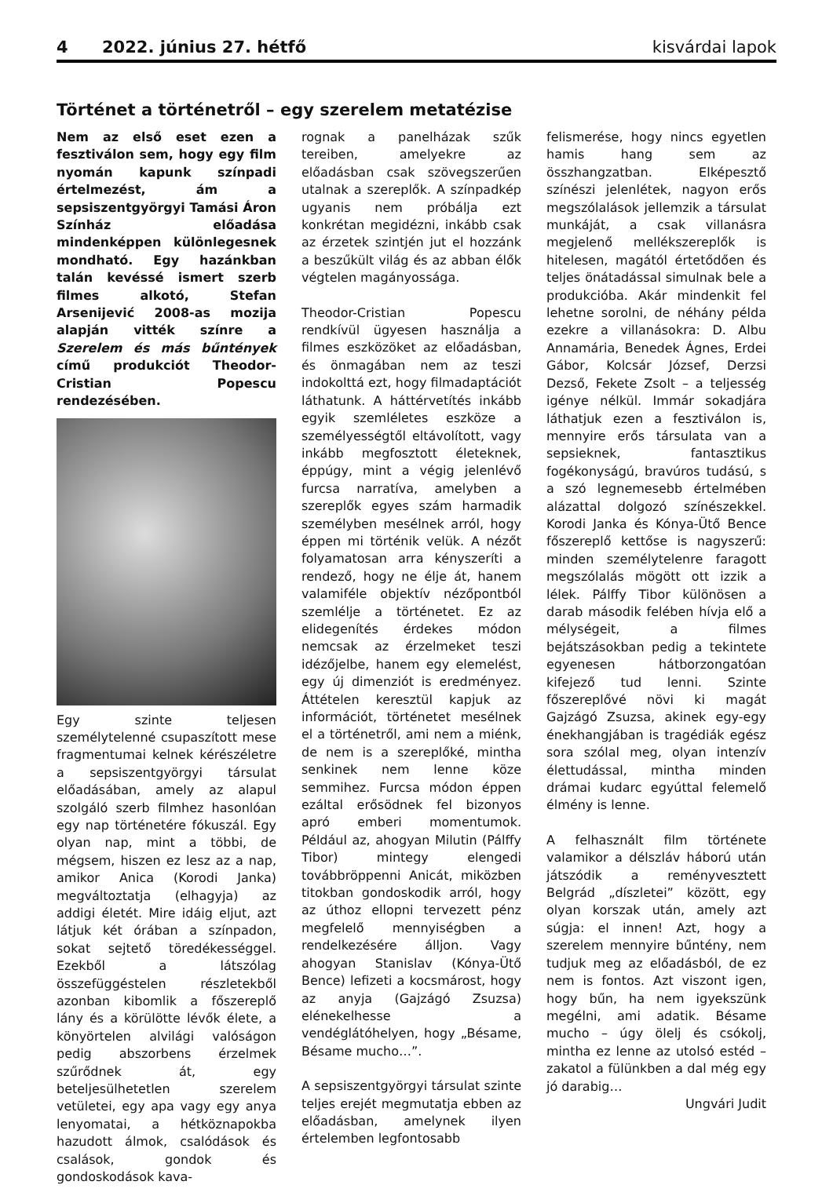4 2022. június 27. hétfő kisvárdai lapok
Történet a történetről – egy szerelem metatézise
Nem az első eset ezen a fesztiválon sem, hogy egy film nyomán kapunk színpadi értelmezést, ám a sepsiszentgyörgyi Tamási Áron Színház előadása mindenképpen különlegesnek mondható. Egy hazánkban talán kevéssé ismert szerb filmes alkotó, Stefan Arsenijević 2008-as mozija alapján vitték színre a Szerelem és más bűntények című produkciót Theodor-Cristian Popescu rendezésében.
Egy szinte teljesen személytelenné csupaszított mese fragmentumai kelnek kérészéletre a sepsiszentgyörgyi társulat előadásában, amely az alapul szolgáló szerb filmhez hasonlóan egy nap történetére fókuszál. Egy olyan nap, mint a többi, de mégsem, hiszen ez lesz az a nap, amikor Anica (Korodi Janka) megváltoztatja (elhagyja) az addigi életét. Mire idáig eljut, azt látjuk két órában a színpadon, sokat sejtető töredékességgel. Ezekből a látszólag összefüggéstelen részletekből azonban kibomlik a főszereplő lány és a körülötte lévők élete, a könyörtelen alvilági valóságon pedig abszorbens érzelmek szűrődnek át, egy beteljesülhetetlen szerelem vetületei, egy apa vagy egy anya lenyomatai, a hétköznapokba hazudott álmok, csalódások és csalások, gondok és gondoskodások kava-
rognak a panelházak szűk tereiben, amelyekre az előadásban csak szövegszerűen utalnak a szereplők. A színpadkép ugyanis nem próbálja ezt konkrétan megidézni, inkább csak az érzetek szintjén jut el hozzánk a beszűkült világ és az abban élők végtelen magányossága.
Theodor-Cristian Popescu rendkívül ügyesen használja a filmes eszközöket az előadásban, és önmagában nem az teszi indokolttá ezt, hogy filmadaptációt láthatunk. A háttérvetítés inkább egyik szemléletes eszköze a személyességtől eltávolított, vagy inkább megfosztott életeknek, éppúgy, mint a végig jelenlévő furcsa narratíva, amelyben a szereplők egyes szám harmadik személyben mesélnek arról, hogy éppen mi történik velük. A nézőt folyamatosan arra kényszeríti a rendező, hogy ne élje át, hanem valamiféle objektív nézőpontból szemlélje a történetet. Ez az elidegenítés érdekes módon nemcsak az érzelmeket teszi idézőjelbe, hanem egy elemelést, egy új dimenziót is eredményez. Áttételen keresztül kapjuk az információt, történetet mesélnek el a történetről, ami nem a miénk, de nem is a szereplőké, mintha senkinek nem lenne köze semmihez. Furcsa módon éppen ezáltal erősödnek fel bizonyos apró emberi momentumok. Például az, ahogyan Milutin (Pálffy Tibor) mintegy elengedi továbbröppenni Anicát, miközben titokban gondoskodik arról, hogy az úthoz ellopni tervezett pénz megfelelő mennyiségben a rendelkezésére álljon. Vagy ahogyan Stanislav (Kónya-Ütő Bence) lefizeti a kocsmárost, hogy az anyja (Gajzágó Zsuzsa) elénekelhesse a vendéglátóhelyen, hogy „Bésame, Bésame mucho…”.
A sepsiszentgyörgyi társulat szinte teljes erejét megmutatja ebben az előadásban, amelynek ilyen értelemben legfontosabb
felismerése, hogy nincs egyetlen hamis hang sem az összhangzatban. Elképesztő színészi jelenlétek, nagyon erős megszólalások jellemzik a társulat munkáját, a csak villanásra megjelenő mellékszereplők is hitelesen, magától értetődően és teljes önátadással simulnak bele a produkcióba. Akár mindenkit fel lehetne sorolni, de néhány példa ezekre a villanásokra: D. Albu Annamária, Benedek Ágnes, Erdei Gábor, Kolcsár József, Derzsi Dezső, Fekete Zsolt – a teljesség igénye nélkül. Immár sokadjára láthatjuk ezen a fesztiválon is, mennyire erős társulata van a sepsieknek, fantasztikus fogékonyságú, bravúros tudású, s a szó legnemesebb értelmében alázattal dolgozó színészekkel. Korodi Janka és Kónya-Ütő Bence főszereplő kettőse is nagyszerű: minden személytelenre faragott megszólalás mögött ott izzik a lélek. Pálffy Tibor különösen a darab második felében hívja elő a mélységeit, a filmes bejátszásokban pedig a tekintete egyenesen hátborzongatóan kifejező tud lenni. Szinte főszereplővé növi ki magát Gajzágó Zsuzsa, akinek egy-egy énekhangjában is tragédiák egész sora szólal meg, olyan intenzív élettudással, mintha minden drámai kudarc egyúttal felemelő élmény is lenne.
A felhasznált film története valamikor a délszláv háború után játszódik a reményvesztett Belgrád „díszletei” között, egy olyan korszak után, amely azt súgja: el innen! Azt, hogy a szerelem mennyire bűntény, nem tudjuk meg az előadásból, de ez nem is fontos. Azt viszont igen, hogy bűn, ha nem igyekszünk megélni, ami adatik. Bésame mucho – úgy ölelj és csókolj, mintha ez lenne az utolsó estéd – zakatol a fülünkben a dal még egy jó darabig…
Ungvári Judit